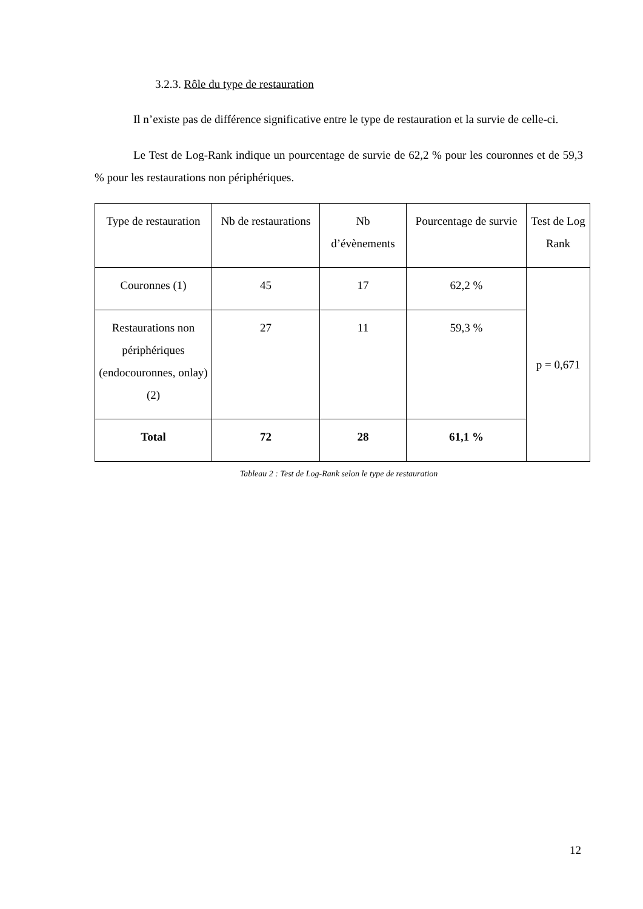3.2.3. Rôle du type de restauration
Il n’existe pas de différence significative entre le type de restauration et la survie de celle-ci.
Le Test de Log-Rank indique un pourcentage de survie de 62,2 % pour les couronnes et de 59,3 % pour les restaurations non périphériques.
| Type de restauration | Nb de restaurations | Nb d’évènements | Pourcentage de survie | Test de Log Rank |
| --- | --- | --- | --- | --- |
| Couronnes (1) | 45 | 17 | 62,2 % | p = 0,671 |
| Restaurations non périphériques (endocouronnes, onlay) (2) | 27 | 11 | 59,3 % | |
| Total | 72 | 28 | 61,1 % | |
Tableau 2 : Test de Log-Rank selon le type de restauration
12